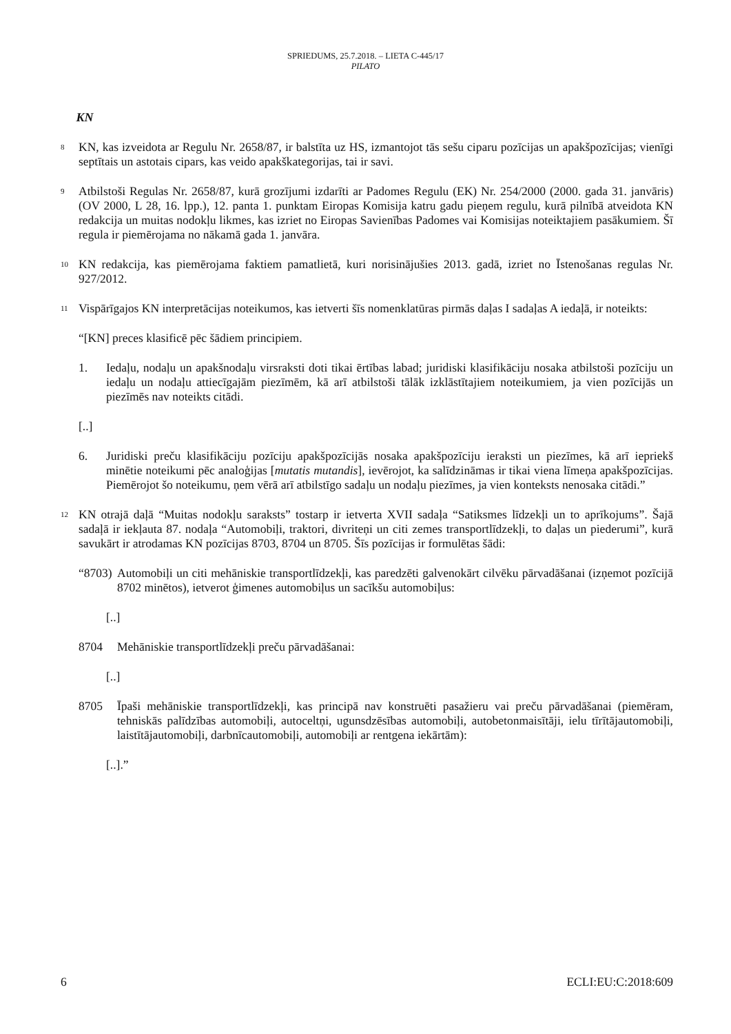SPRIEDUMS, 25.7.2018. – LIETA C-445/17
PILATO
KN
8
KN, kas izveidota ar Regulu Nr. 2658/87, ir balstīta uz HS, izmantojot tās sešu ciparu pozīcijas un apakšpozīcijas; vienīgi septītais un astotais cipars, kas veido apakškategorijas, tai ir savi.
9
Atbilstoši Regulas Nr. 2658/87, kurā grozījumi izdarīti ar Padomes Regulu (EK) Nr. 254/2000 (2000. gada 31. janvāris) (OV 2000, L 28, 16. lpp.), 12. panta 1. punktam Eiropas Komisija katru gadu pieņem regulu, kurā pilnībā atveidota KN redakcija un muitas nodokļu likmes, kas izriet no Eiropas Savienības Padomes vai Komisijas noteiktajiem pasākumiem. Šī regula ir piemērojama no nākamā gada 1. janvāra.
10
KN redakcija, kas piemērojama faktiem pamatlietā, kuri norisinājušies 2013. gadā, izriet no Īstenošanas regulas Nr. 927/2012.
11
Vispārīgajos KN interpretācijas noteikumos, kas ietverti šīs nomenklatūras pirmās daļas I sadaļas A iedaļā, ir noteikts:
“[KN] preces klasificē pēc šādiem principiem.
1. Iedaļu, nodaļu un apakšnodaļu virsraksti doti tikai ērtības labad; juridiski klasifikāciju nosaka atbilstoši pozīciju un iedaļu un nodaļu attiecīgajām piezīmēm, kā arī atbilstoši tālāk izklāstītajiem noteikumiem, ja vien pozīcijās un piezīmēs nav noteikts citādi.
[..]
6. Juridiski preču klasifikāciju pozīciju apakšpozīcijās nosaka apakšpozīciju ieraksti un piezīmes, kā arī iepriekš minētie noteikumi pēc analoģijas [mutatis mutandis], ievērojot, ka salīdzināmas ir tikai viena līmeņa apakšpozīcijas. Piemērojot šo noteikumu, ņem vērā arī atbilstīgo sadaļu un nodaļu piezīmes, ja vien konteksts nenosaka citādi.”
12
KN otrajā daļā “Muitas nodokļu saraksts” tostarp ir ietverta XVII sadaļa “Satiksmes līdzekļi un to aprīkojums”. Šajā sadaļā ir iekļauta 87. nodaļa “Automobiļi, traktori, divriteņi un citi zemes transportlīdzekļi, to daļas un piederumi”, kurā savukārt ir atrodamas KN pozīcijas 8703, 8704 un 8705. Šīs pozīcijas ir formulētas šādi:
“8703)
Automobiļi un citi mehāniskie transportlīdzekļi, kas paredzēti galvenokārt cilvēku pārvadāšanai (izņemot pozīcijā 8702 minētos), ietverot ģimenes automobiļus un sacīkšu automobiļus:
[..]
8704 Mehāniskie transportlīdzekļi preču pārvadāšanai:
[..]
8705 Īpaši mehāniskie transportlīdzekļi, kas principā nav konstruēti pasažieru vai preču pārvadāšanai (piemēram, tehniskās palīdzības automobiļi, autoceltņi, ugunsdzēsības automobiļi, autobetonmaisītāji, ielu tīrītājautomobiļi, laistītājautomobiļi, darbnīcautomobiļi, automobiļi ar rentgena iekārtām):
[..].”
6 ECLI:EU:C:2018:609